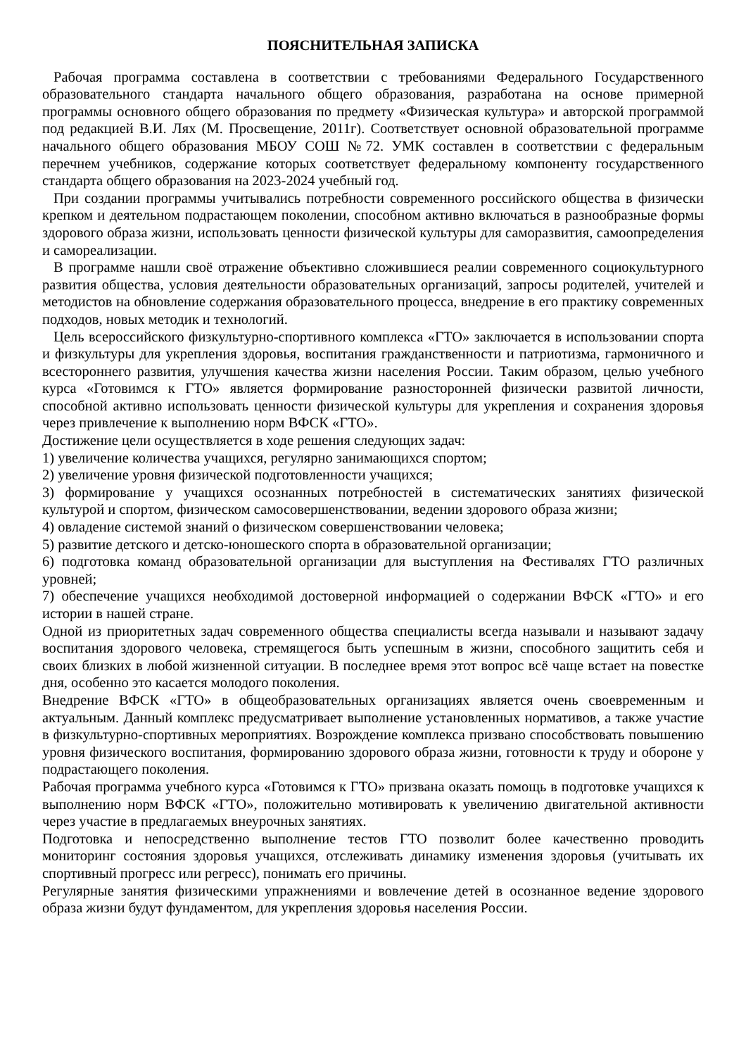ПОЯСНИТЕЛЬНАЯ ЗАПИСКА
Рабочая программа составлена в соответствии с требованиями Федерального Государственного образовательного стандарта начального общего образования, разработана на основе примерной программы основного общего образования по предмету «Физическая культура» и авторской программой под редакцией В.И. Лях (М. Просвещение, 2011г). Соответствует основной образовательной программе начального общего образования МБОУ СОШ №72. УМК составлен в соответствии с федеральным перечнем учебников, содержание которых соответствует федеральному компоненту государственного стандарта общего образования на 2023-2024 учебный год.
При создании программы учитывались потребности современного российского общества в физически крепком и деятельном подрастающем поколении, способном активно включаться в разнообразные формы здорового образа жизни, использовать ценности физической культуры для саморазвития, самоопределения и самореализации.
В программе нашли своё отражение объективно сложившиеся реалии современного социокультурного развития общества, условия деятельности образовательных организаций, запросы родителей, учителей и методистов на обновление содержания образовательного процесса, внедрение в его практику современных подходов, новых методик и технологий.
Цель всероссийского физкультурно-спортивного комплекса «ГТО» заключается в использовании спорта и физкультуры для укрепления здоровья, воспитания гражданственности и патриотизма, гармоничного и всестороннего развития, улучшения качества жизни населения России. Таким образом, целью учебного курса «Готовимся к ГТО» является формирование разносторонней физически развитой личности, способной активно использовать ценности физической культуры для укрепления и сохранения здоровья через привлечение к выполнению норм ВФСК «ГТО».
Достижение цели осуществляется в ходе решения следующих задач:
1) увеличение количества учащихся, регулярно занимающихся спортом;
2) увеличение уровня физической подготовленности учащихся;
3) формирование у учащихся осознанных потребностей в систематических занятиях физической культурой и спортом, физическом самосовершенствовании, ведении здорового образа жизни;
4) овладение системой знаний о физическом совершенствовании человека;
5) развитие детского и детско-юношеского спорта в образовательной организации;
6) подготовка команд образовательной организации для выступления на Фестивалях ГТО различных уровней;
7) обеспечение учащихся необходимой достоверной информацией о содержании ВФСК «ГТО» и его истории в нашей стране.
Одной из приоритетных задач современного общества специалисты всегда называли и называют задачу воспитания здорового человека, стремящегося быть успешным в жизни, способного защитить себя и своих близких в любой жизненной ситуации. В последнее время этот вопрос всё чаще встает на повестке дня, особенно это касается молодого поколения.
Внедрение ВФСК «ГТО» в общеобразовательных организациях является очень своевременным и актуальным. Данный комплекс предусматривает выполнение установленных нормативов, а также участие в физкультурно-спортивных мероприятиях. Возрождение комплекса призвано способствовать повышению уровня физического воспитания, формированию здорового образа жизни, готовности к труду и обороне у подрастающего поколения.
Рабочая программа учебного курса «Готовимся к ГТО» призвана оказать помощь в подготовке учащихся к выполнению норм ВФСК «ГТО», положительно мотивировать к увеличению двигательной активности через участие в предлагаемых внеурочных занятиях.
Подготовка и непосредственно выполнение тестов ГТО позволит более качественно проводить мониторинг состояния здоровья учащихся, отслеживать динамику изменения здоровья (учитывать их спортивный прогресс или регресс), понимать его причины.
Регулярные занятия физическими упражнениями и вовлечение детей в осознанное ведение здорового образа жизни будут фундаментом, для укрепления здоровья населения России.